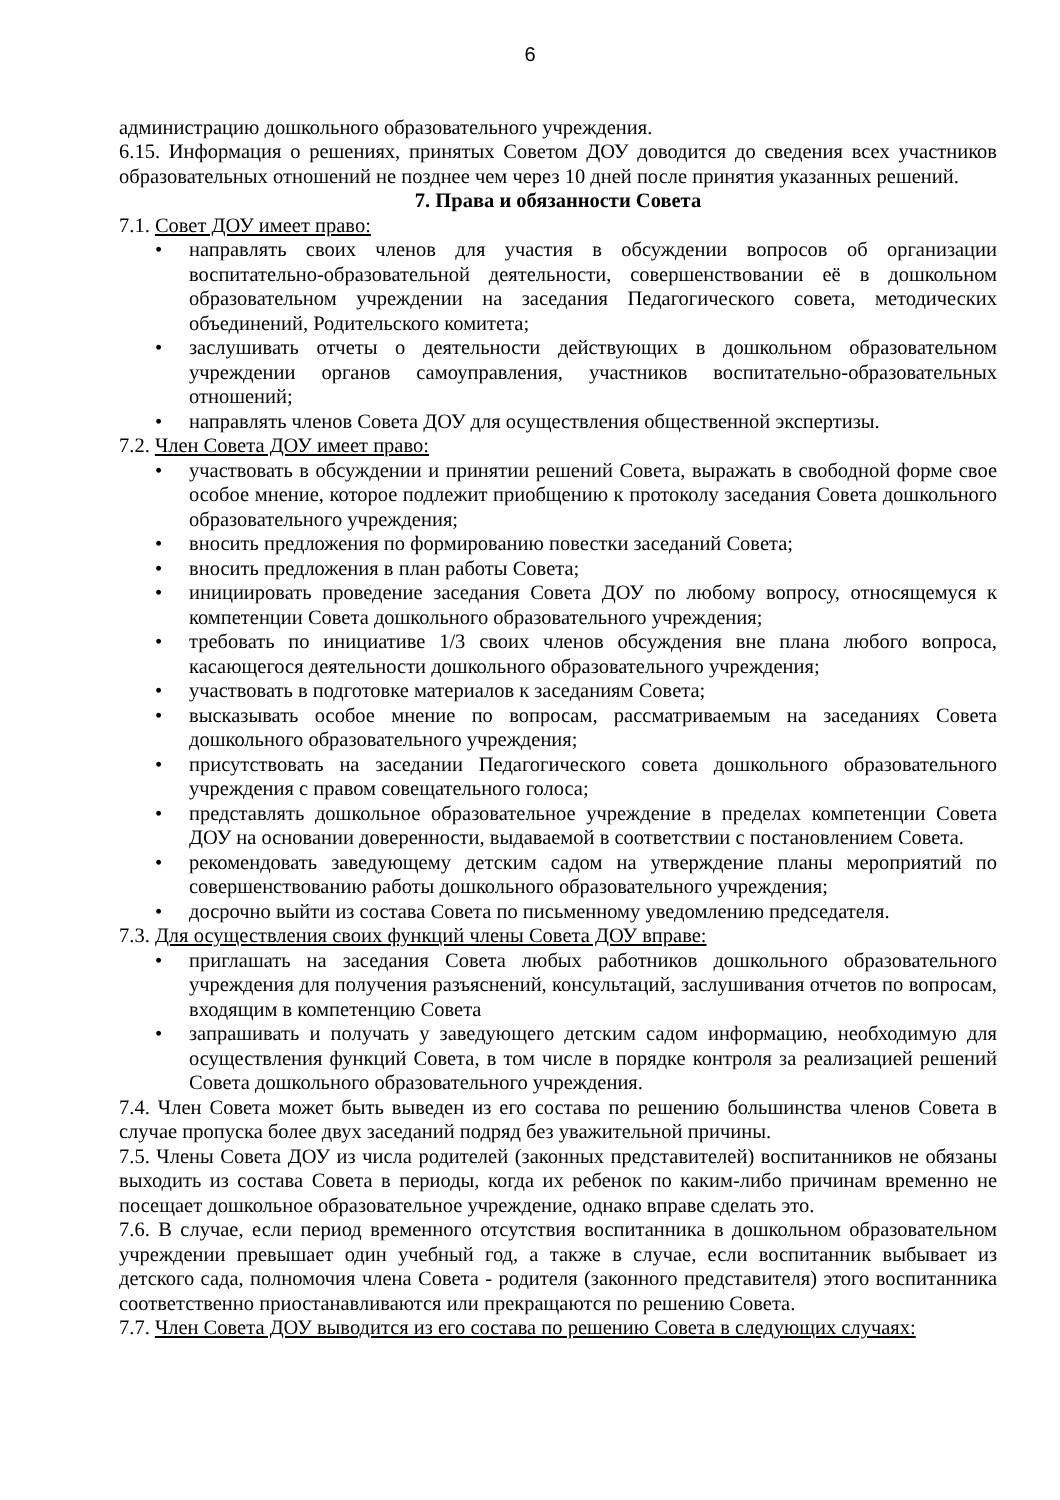6
администрацию дошкольного образовательного учреждения.
6.15. Информация о решениях, принятых Советом ДОУ доводится до сведения всех участников образовательных отношений не позднее чем через 10 дней после принятия указанных решений.
7. Права и обязанности Совета
7.1. Совет ДОУ имеет право:
• направлять своих членов для участия в обсуждении вопросов об организации воспитательно-образовательной деятельности, совершенствовании её в дошкольном образовательном учреждении на заседания Педагогического совета, методических объединений, Родительского комитета;
• заслушивать отчеты о деятельности действующих в дошкольном образовательном учреждении органов самоуправления, участников воспитательно-образовательных отношений;
• направлять членов Совета ДОУ для осуществления общественной экспертизы.
7.2. Член Совета ДОУ имеет право:
• участвовать в обсуждении и принятии решений Совета, выражать в свободной форме свое особое мнение, которое подлежит приобщению к протоколу заседания Совета дошкольного образовательного учреждения;
• вносить предложения по формированию повестки заседаний Совета;
• вносить предложения в план работы Совета;
• инициировать проведение заседания Совета ДОУ по любому вопросу, относящемуся к компетенции Совета дошкольного образовательного учреждения;
• требовать по инициативе 1/3 своих членов обсуждения вне плана любого вопроса, касающегося деятельности дошкольного образовательного учреждения;
• участвовать в подготовке материалов к заседаниям Совета;
• высказывать особое мнение по вопросам, рассматриваемым на заседаниях Совета дошкольного образовательного учреждения;
• присутствовать на заседании Педагогического совета дошкольного образовательного учреждения с правом совещательного голоса;
• представлять дошкольное образовательное учреждение в пределах компетенции Совета ДОУ на основании доверенности, выдаваемой в соответствии с постановлением Совета.
• рекомендовать заведующему детским садом на утверждение планы мероприятий по совершенствованию работы дошкольного образовательного учреждения;
• досрочно выйти из состава Совета по письменному уведомлению председателя.
7.3. Для осуществления своих функций члены Совета ДОУ вправе:
• приглашать на заседания Совета любых работников дошкольного образовательного учреждения для получения разъяснений, консультаций, заслушивания отчетов по вопросам, входящим в компетенцию Совета
• запрашивать и получать у заведующего детским садом информацию, необходимую для осуществления функций Совета, в том числе в порядке контроля за реализацией решений Совета дошкольного образовательного учреждения.
7.4. Член Совета может быть выведен из его состава по решению большинства членов Совета в случае пропуска более двух заседаний подряд без уважительной причины.
7.5. Члены Совета ДОУ из числа родителей (законных представителей) воспитанников не обязаны выходить из состава Совета в периоды, когда их ребенок по каким-либо причинам временно не посещает дошкольное образовательное учреждение, однако вправе сделать это.
7.6. В случае, если период временного отсутствия воспитанника в дошкольном образовательном учреждении превышает один учебный год, а также в случае, если воспитанник выбывает из детского сада, полномочия члена Совета - родителя (законного представителя) этого воспитанника соответственно приостанавливаются или прекращаются по решению Совета.
7.7. Член Совета ДОУ выводится из его состава по решению Совета в следующих случаях: